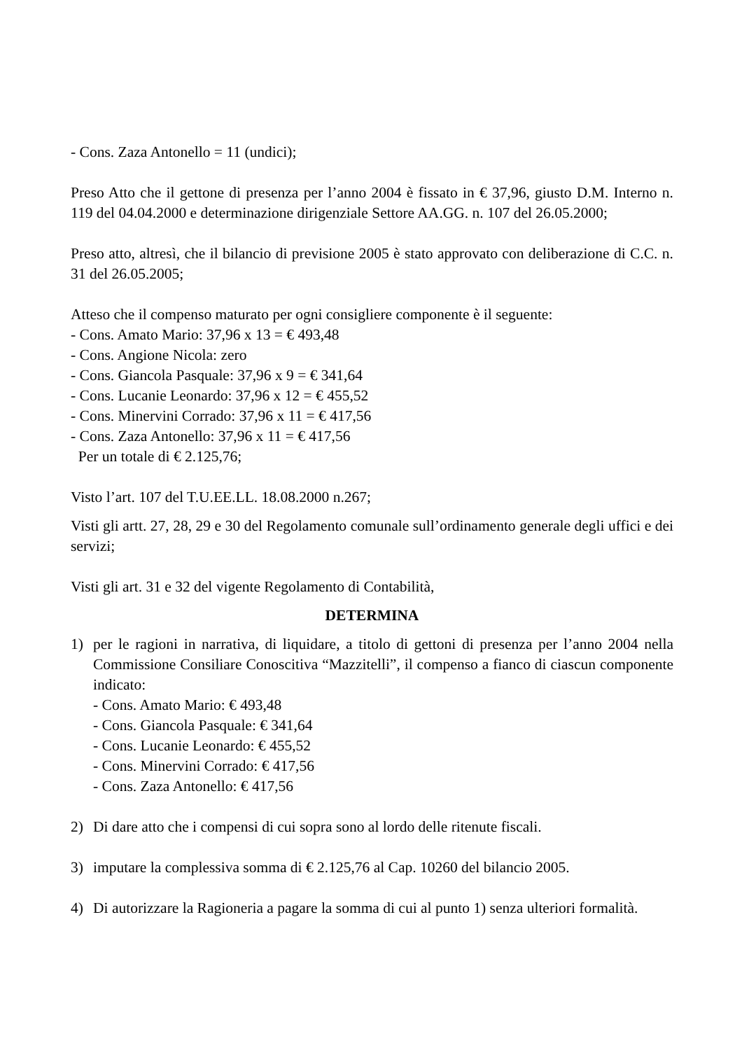- Cons. Zaza Antonello = 11 (undici);
Preso Atto che il gettone di presenza per l’anno 2004 è fissato in € 37,96, giusto D.M. Interno n. 119 del 04.04.2000 e determinazione dirigenziale Settore AA.GG. n. 107 del 26.05.2000;
Preso atto, altresì, che il bilancio di previsione 2005 è stato approvato con deliberazione di C.C. n. 31 del 26.05.2005;
Atteso che il compenso maturato per ogni consigliere componente è il seguente:
- Cons. Amato Mario: 37,96 x 13 = € 493,48
- Cons. Angione Nicola: zero
- Cons. Giancola Pasquale: 37,96 x 9 = € 341,64
- Cons. Lucanie Leonardo: 37,96 x 12 = € 455,52
- Cons. Minervini Corrado: 37,96 x 11 = € 417,56
- Cons. Zaza Antonello: 37,96 x 11 = € 417,56
Per un totale di € 2.125,76;
Visto l’art. 107 del T.U.EE.LL. 18.08.2000 n.267;
Visti gli artt. 27, 28, 29 e 30 del Regolamento comunale sull’ordinamento generale degli uffici e dei servizi;
Visti gli art. 31 e 32 del vigente Regolamento di Contabilità,
DETERMINA
1) per le ragioni in narrativa, di liquidare, a titolo di gettoni di presenza per l’anno 2004 nella Commissione Consiliare Conoscitiva “Mazzitelli”, il compenso a fianco di ciascun componente indicato:
- Cons. Amato Mario: € 493,48
- Cons. Giancola Pasquale: € 341,64
- Cons. Lucanie Leonardo: € 455,52
- Cons. Minervini Corrado: € 417,56
- Cons. Zaza Antonello: € 417,56
2) Di dare atto che i compensi di cui sopra sono al lordo delle ritenute fiscali.
3) imputare la complessiva somma di € 2.125,76 al Cap. 10260 del bilancio 2005.
4) Di autorizzare la Ragioneria a pagare la somma di cui al punto 1) senza ulteriori formalità.